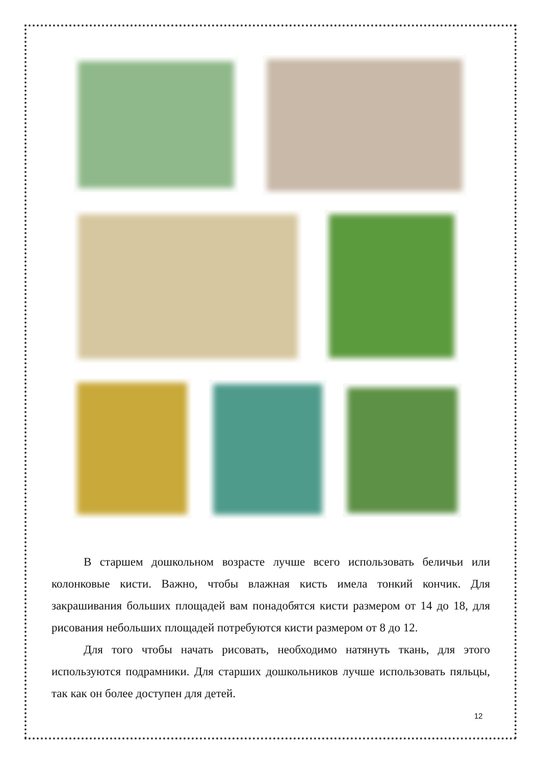В старшем дошкольном возрасте лучше всего использовать беличьи или колонковые кисти. Важно, чтобы влажная кисть имела тонкий кончик. Для закрашивания больших площадей вам понадобятся кисти размером от 14 до 18, для рисования небольших площадей потребуются кисти размером от 8 до 12.
Для того чтобы начать рисовать, необходимо натянуть ткань, для этого используются подрамники. Для старших дошкольников лучше использовать пяльцы, так как он более доступен для детей.
12